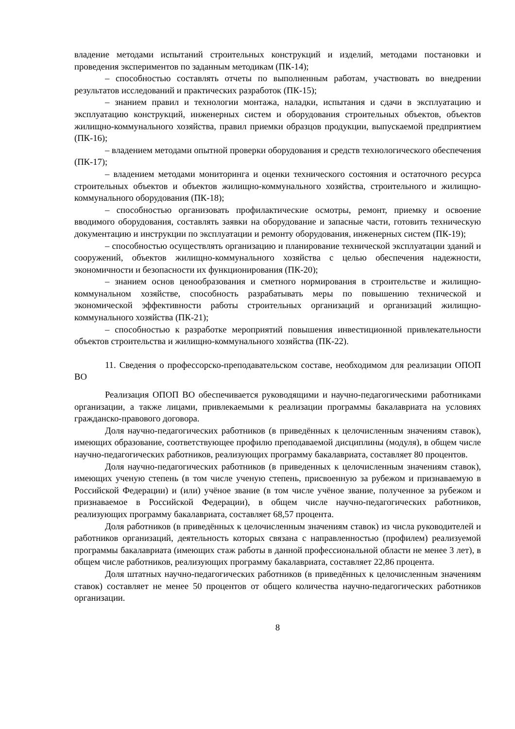владение методами испытаний строительных конструкций и изделий, методами постановки и проведения экспериментов по заданным методикам (ПК-14);
– способностью составлять отчеты по выполненным работам, участвовать во внедрении результатов исследований и практических разработок (ПК-15);
– знанием правил и технологии монтажа, наладки, испытания и сдачи в эксплуатацию и эксплуатацию конструкций, инженерных систем и оборудования строительных объектов, объектов жилищно-коммунального хозяйства, правил приемки образцов продукции, выпускаемой предприятием (ПК-16);
– владением методами опытной проверки оборудования и средств технологического обеспечения (ПК-17);
– владением методами мониторинга и оценки технического состояния и остаточного ресурса строительных объектов и объектов жилищно-коммунального хозяйства, строительного и жилищно-коммунального оборудования (ПК-18);
– способностью организовать профилактические осмотры, ремонт, приемку и освоение вводимого оборудования, составлять заявки на оборудование и запасные части, готовить техническую документацию и инструкции по эксплуатации и ремонту оборудования, инженерных систем (ПК-19);
– способностью осуществлять организацию и планирование технической эксплуатации зданий и сооружений, объектов жилищно-коммунального хозяйства с целью обеспечения надежности, экономичности и безопасности их функционирования (ПК-20);
– знанием основ ценообразования и сметного нормирования в строительстве и жилищно-коммунальном хозяйстве, способность разрабатывать меры по повышению технической и экономической эффективности работы строительных организаций и организаций жилищно-коммунального хозяйства (ПК-21);
– способностью к разработке мероприятий повышения инвестиционной привлекательности объектов строительства и жилищно-коммунального хозяйства (ПК-22).
11. Сведения о профессорско-преподавательском составе, необходимом для реализации ОПОП ВО
Реализация ОПОП ВО обеспечивается руководящими и научно-педагогическими работниками организации, а также лицами, привлекаемыми к реализации программы бакалавриата на условиях гражданско-правового договора.
Доля научно-педагогических работников (в приведённых к целочисленным значениям ставок), имеющих образование, соответствующее профилю преподаваемой дисциплины (модуля), в общем числе научно-педагогических работников, реализующих программу бакалавриата, составляет 80 процентов.
Доля научно-педагогических работников (в приведенных к целочисленным значениям ставок), имеющих ученую степень (в том числе ученую степень, присвоенную за рубежом и признаваемую в Российской Федерации) и (или) учёное звание (в том числе учёное звание, полученное за рубежом и признаваемое в Российской Федерации), в общем числе научно-педагогических работников, реализующих программу бакалавриата, составляет 68,57 процента.
Доля работников (в приведённых к целочисленным значениям ставок) из числа руководителей и работников организаций, деятельность которых связана с направленностью (профилем) реализуемой программы бакалавриата (имеющих стаж работы в данной профессиональной области не менее 3 лет), в общем числе работников, реализующих программу бакалавриата, составляет 22,86 процента.
Доля штатных научно-педагогических работников (в приведённых к целочисленным значениям ставок) составляет не менее 50 процентов от общего количества научно-педагогических работников организации.
8